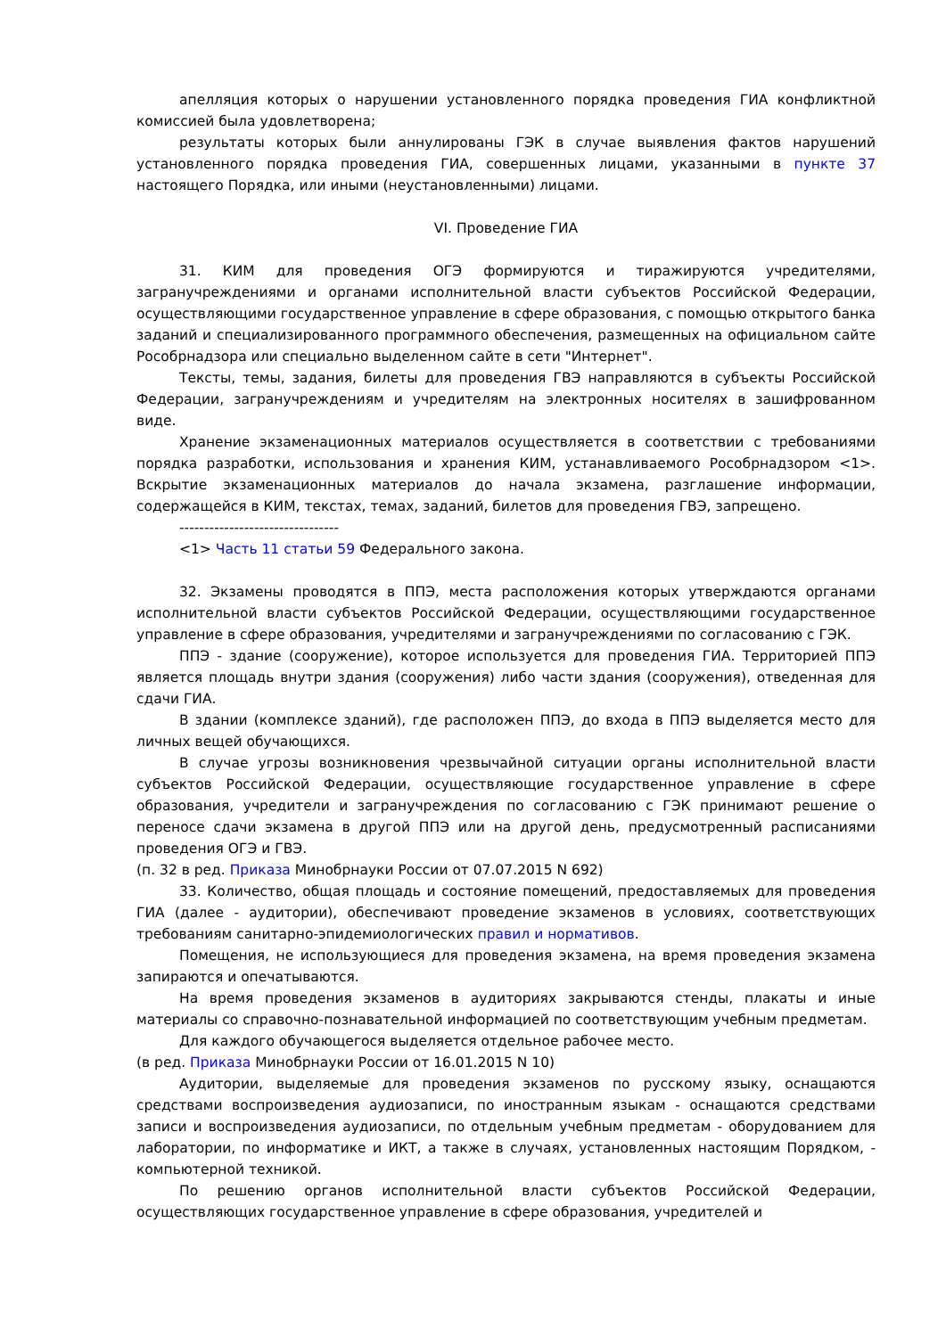апелляция которых о нарушении установленного порядка проведения ГИА конфликтной комиссией была удовлетворена;
результаты которых были аннулированы ГЭК в случае выявления фактов нарушений установленного порядка проведения ГИА, совершенных лицами, указанными в пункте 37 настоящего Порядка, или иными (неустановленными) лицами.
VI. Проведение ГИА
31. КИМ для проведения ОГЭ формируются и тиражируются учредителями, загранучреждениями и органами исполнительной власти субъектов Российской Федерации, осуществляющими государственное управление в сфере образования, с помощью открытого банка заданий и специализированного программного обеспечения, размещенных на официальном сайте Рособрнадзора или специально выделенном сайте в сети "Интернет".
Тексты, темы, задания, билеты для проведения ГВЭ направляются в субъекты Российской Федерации, загранучреждениям и учредителям на электронных носителях в зашифрованном виде.
Хранение экзаменационных материалов осуществляется в соответствии с требованиями порядка разработки, использования и хранения КИМ, устанавливаемого Рособрнадзором <1>. Вскрытие экзаменационных материалов до начала экзамена, разглашение информации, содержащейся в КИМ, текстах, темах, заданий, билетов для проведения ГВЭ, запрещено.
--------------------------------
<1> Часть 11 статьи 59 Федерального закона.
32. Экзамены проводятся в ППЭ, места расположения которых утверждаются органами исполнительной власти субъектов Российской Федерации, осуществляющими государственное управление в сфере образования, учредителями и загранучреждениями по согласованию с ГЭК.
ППЭ - здание (сооружение), которое используется для проведения ГИА. Территорией ППЭ является площадь внутри здания (сооружения) либо части здания (сооружения), отведенная для сдачи ГИА.
В здании (комплексе зданий), где расположен ППЭ, до входа в ППЭ выделяется место для личных вещей обучающихся.
В случае угрозы возникновения чрезвычайной ситуации органы исполнительной власти субъектов Российской Федерации, осуществляющие государственное управление в сфере образования, учредители и загранучреждения по согласованию с ГЭК принимают решение о переносе сдачи экзамена в другой ППЭ или на другой день, предусмотренный расписаниями проведения ОГЭ и ГВЭ.
(п. 32 в ред. Приказа Минобрнауки России от 07.07.2015 N 692)
33. Количество, общая площадь и состояние помещений, предоставляемых для проведения ГИА (далее - аудитории), обеспечивают проведение экзаменов в условиях, соответствующих требованиям санитарно-эпидемиологических правил и нормативов.
Помещения, не использующиеся для проведения экзамена, на время проведения экзамена запираются и опечатываются.
На время проведения экзаменов в аудиториях закрываются стенды, плакаты и иные материалы со справочно-познавательной информацией по соответствующим учебным предметам.
Для каждого обучающегося выделяется отдельное рабочее место.
(в ред. Приказа Минобрнауки России от 16.01.2015 N 10)
Аудитории, выделяемые для проведения экзаменов по русскому языку, оснащаются средствами воспроизведения аудиозаписи, по иностранным языкам - оснащаются средствами записи и воспроизведения аудиозаписи, по отдельным учебным предметам - оборудованием для лаборатории, по информатике и ИКТ, а также в случаях, установленных настоящим Порядком, - компьютерной техникой.
По решению органов исполнительной власти субъектов Российской Федерации, осуществляющих государственное управление в сфере образования, учредителей и